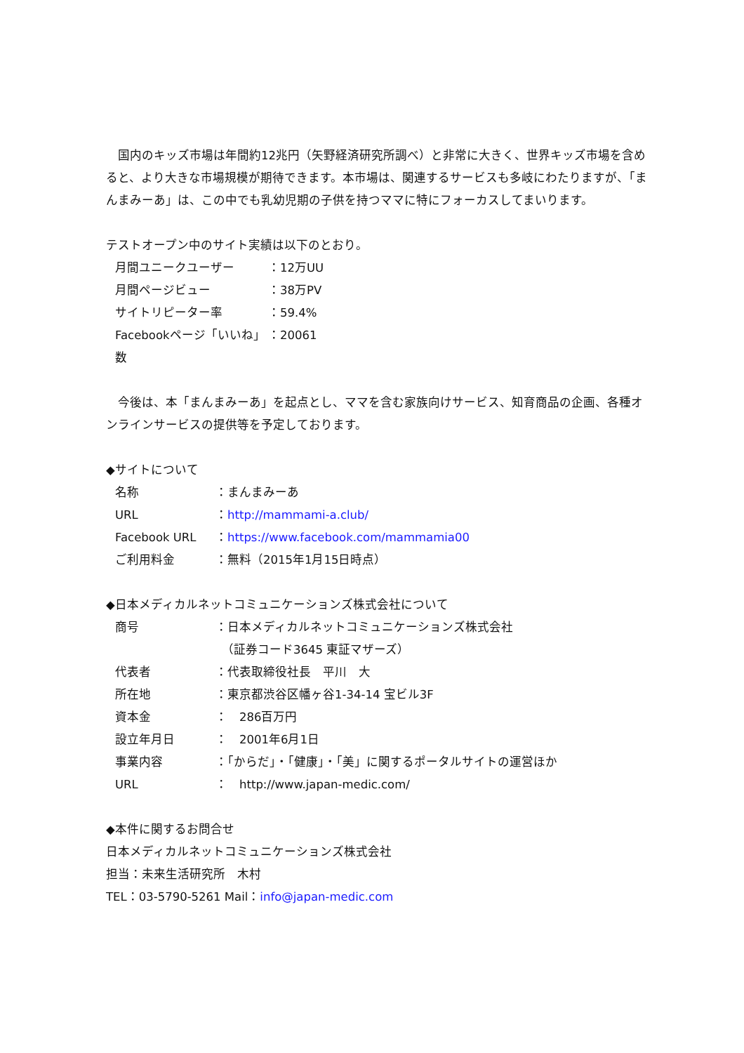国内のキッズ市場は年間約12兆円（矢野経済研究所調べ）と非常に大きく、世界キッズ市場を含めると、より大きな市場規模が期待できます。本市場は、関連するサービスも多岐にわたりますが、「まんまみーあ」は、この中でも乳幼児期の子供を持つママに特にフォーカスしてまいります。
テストオープン中のサイト実績は以下のとおり。
月間ユニークユーザー ：12万UU
月間ページビュー ：38万PV
サイトリピーター率 ：59.4%
Facebookページ「いいね」数 ：20061
　今後は、本「まんまみーあ」を起点とし、ママを含む家族向けサービス、知育商品の企画、各種オンラインサービスの提供等を予定しております。
◆サイトについて
名称 ：まんまみーあ
URL ：http://mammami-a.club/
Facebook URL ：https://www.facebook.com/mammamia00
ご利用料金 ：無料（2015年1月15日時点）
◆日本メディカルネットコミュニケーションズ株式会社について
商号 ：日本メディカルネットコミュニケーションズ株式会社
　（証券コード3645 東証マザーズ）
代表者 ：代表取締役社長　平川　大
所在地 ：東京都渋谷区幡ヶ谷1-34-14 宝ビル3F
資本金 ：　286百万円
設立年月日 ：　2001年6月1日
事業内容 ：「からだ」・「健康」・「美」に関するポータルサイトの運営ほか
URL ：　http://www.japan-medic.com/
◆本件に関するお問合せ
日本メディカルネットコミュニケーションズ株式会社
担当：未来生活研究所　木村
TEL：03-5790-5261 Mail：info@japan-medic.com